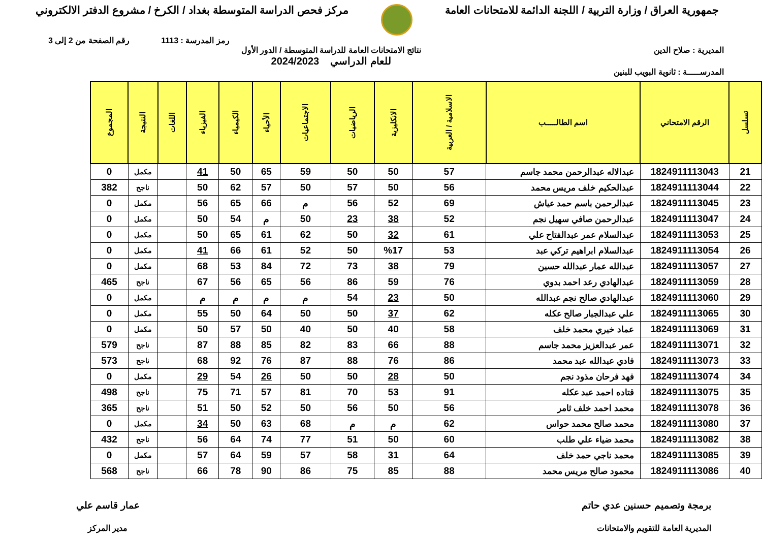جمهورية العراق / وزارة التربية / اللجنة الدائمة للامتحانات العامة
مركز فحص الدراسة المتوسطة بغداد / الكرخ / مشروع الدفتر الالكتروني
رمز المدرسة : 1113 رقم الصفحة من 2 إلى 3
المديرية : صلاح الدين نتائج الامتحانات العامة للدراسة المتوسطة / الدور الأول
للعام الدراسي 2024/2023
المدرســـــة : ثانوية البويب للبنين
| تسلسل | الرقم الامتحاني | اسم الطالـــــب | الاسلامية / العربية | الانكليزية | الرياضيات | الاجتماعيات | الأحياء | الكيمياء | الفيزياء | اللغات | النتيجة | المجموع |
| --- | --- | --- | --- | --- | --- | --- | --- | --- | --- | --- | --- | --- |
| 21 | 1824911113043 | عبدالاله عبدالرحمن محمد جاسم | 57 | 50 | 50 | 59 | 65 | 50 | 41 | | مكمل | 0 |
| 22 | 1824911113044 | عبدالحكيم خلف مريس محمد | 56 | 50 | 57 | 50 | 57 | 62 | 50 | | ناجح | 382 |
| 23 | 1824911113045 | عبدالرحمن باسم حمد عياش | 69 | 52 | 56 | م | 66 | 65 | 56 | | مكمل | 0 |
| 24 | 1824911113047 | عبدالرحمن صافي سهيل نجم | 52 | 38 | 23 | 50 | م | 54 | 50 | | مكمل | 0 |
| 25 | 1824911113053 | عبدالسلام عمر عبدالفتاح علي | 61 | 32 | 50 | 62 | 61 | 65 | 50 | | مكمل | 0 |
| 26 | 1824911113054 | عبدالسلام ابراهيم تركي عبد | 53 | %17 | 50 | 52 | 61 | 66 | 41 | | مكمل | 0 |
| 27 | 1824911113057 | عبدالله عمار عبدالله حسين | 79 | 38 | 73 | 72 | 84 | 53 | 68 | | مكمل | 0 |
| 28 | 1824911113059 | عبدالهادي رعد احمد بدوي | 76 | 59 | 86 | 56 | 65 | 56 | 67 | | ناجح | 465 |
| 29 | 1824911113060 | عبدالهادي صالح نجم عبدالله | 50 | 23 | 54 | م | م | م | م | | مكمل | 0 |
| 30 | 1824911113065 | علي عبدالجبار صالح عكله | 62 | 37 | 50 | 50 | 64 | 50 | 55 | | مكمل | 0 |
| 31 | 1824911113069 | عماد خيري محمد خلف | 58 | 40 | 50 | 40 | 50 | 57 | 50 | | مكمل | 0 |
| 32 | 1824911113071 | عمر عبدالعزيز محمد جاسم | 88 | 66 | 83 | 82 | 85 | 88 | 87 | | ناجح | 579 |
| 33 | 1824911113073 | فادي عبدالله عبد محمد | 86 | 76 | 88 | 87 | 76 | 92 | 68 | | ناجح | 573 |
| 34 | 1824911113074 | فهد فرحان مذود نجم | 50 | 28 | 50 | 50 | 26 | 54 | 29 | | مكمل | 0 |
| 35 | 1824911113075 | قتاده احمد عبد عكله | 91 | 53 | 70 | 81 | 57 | 71 | 75 | | ناجح | 498 |
| 36 | 1824911113078 | محمد احمد خلف ثامر | 56 | 50 | 56 | 50 | 52 | 50 | 51 | | ناجح | 365 |
| 37 | 1824911113080 | محمد صالح محمد حواس | 62 | م | م | 68 | 63 | 50 | 34 | | مكمل | 0 |
| 38 | 1824911113082 | محمد ضياء علي طلب | 60 | 50 | 51 | 77 | 74 | 64 | 56 | | ناجح | 432 |
| 39 | 1824911113085 | محمد ناجي حمد خلف | 64 | 31 | 58 | 57 | 59 | 64 | 57 | | مكمل | 0 |
| 40 | 1824911113086 | محمود صالح مريس محمد | 88 | 85 | 75 | 86 | 90 | 78 | 66 | | ناجح | 568 |
برمجة وتصميم حسنين عدي حاتم
المديرية العامة للتقويم والامتحانات
عمار قاسم علي
مدير المركز